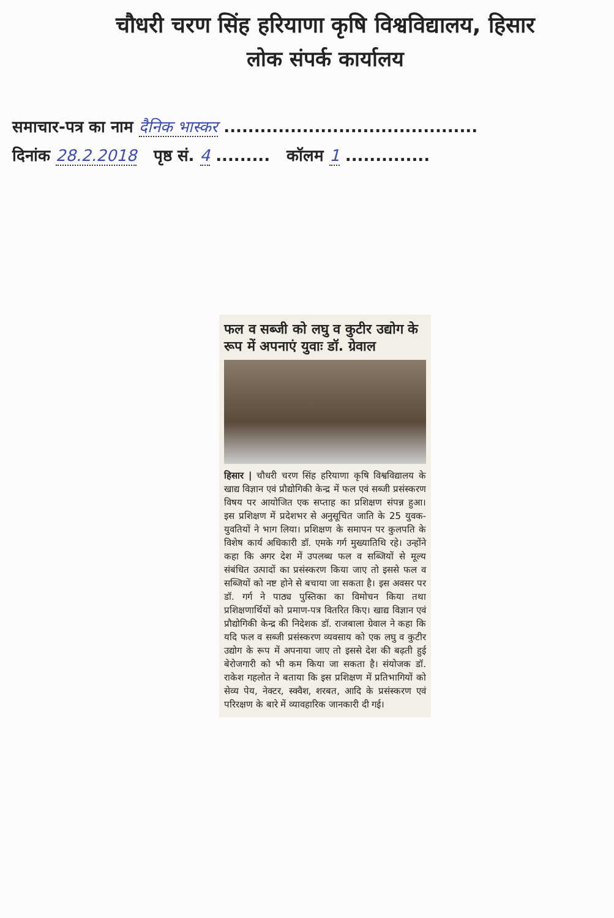चौधरी चरण सिंह हरियाणा कृषि विश्वविद्यालय, हिसार
लोक संपर्क कार्यालय
समाचार-पत्र का नाम दैनिक भास्कर ..........................................
दिनांक 28.2.2018 पृष्ठ सं. 4 ......... कॉलम 1 ..............
फल व सब्जी को लघु व कुटीर उद्योग के रूप में अपनाएं युवाः डॉ. ग्रेवाल
हिसार | चौधरी चरण सिंह हरियाणा कृषि विश्वविद्यालय के खाद्य विज्ञान एवं प्रौद्योगिकी केन्द्र में फल एवं सब्जी प्रसंस्करण विषय पर आयोजित एक सप्ताह का प्रशिक्षण संपन्न हुआ। इस प्रशिक्षण में प्रदेशभर से अनुसूचित जाति के 25 युवक-युवतियों ने भाग लिया। प्रशिक्षण के समापन पर कुलपति के विशेष कार्य अधिकारी डॉ. एमके गर्ग मुख्यातिथि रहे। उन्होंने कहा कि अगर देश में उपलब्ध फल व सब्जियों से मूल्य संबंधित उत्पादों का प्रसंस्करण किया जाए तो इससे फल व सब्जियों को नष्ट होने से बचाया जा सकता है। इस अवसर पर डॉ. गर्ग ने पाठ्य पुस्तिका का विमोचन किया तथा प्रशिक्षणार्थियों को प्रमाण-पत्र वितरित किए। खाद्य विज्ञान एवं प्रौद्योगिकी केन्द्र की निदेशक डॉ. राजबाला ग्रेवाल ने कहा कि यदि फल व सब्जी प्रसंस्करण व्यवसाय को एक लघु व कुटीर उद्योग के रूप में अपनाया जाए तो इससे देश की बढ़ती हुई बेरोजगारी को भी कम किया जा सकता है। संयोजक डॉ. राकेश गहलोत ने बताया कि इस प्रशिक्षण में प्रतिभागियों को सेव्य पेय, नेक्टर, स्क्वैश, शरबत, आदि के प्रसंस्करण एवं परिरक्षण के बारे में व्यावहारिक जानकारी दी गई।